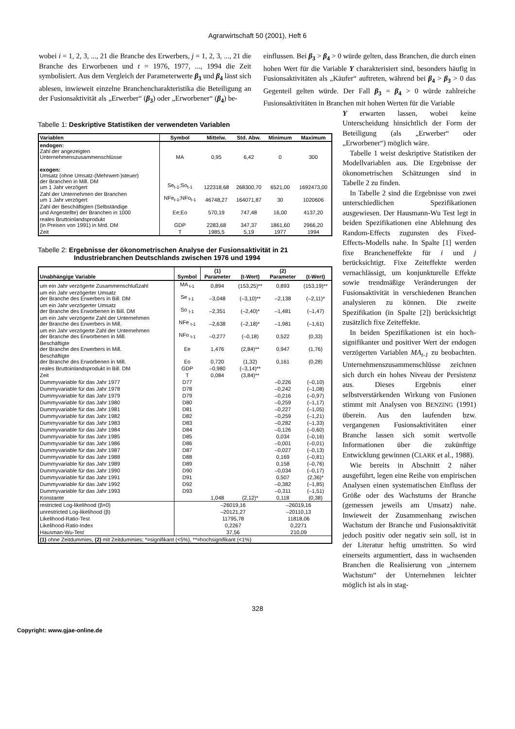Agrarwirtschaft 50 (2001), Heft 6
wobei i = 1, 2, 3, ..., 21 die Branche des Erwerbers, j = 1, 2, 3, ..., 21 die Branche des Erworbenen und t = 1976, 1977, ..., 1994 die Zeit symbolisiert. Aus dem Vergleich der Parameterwerte β<sub>3</sub> und β<sub>4</sub> lässt sich ablesen, inwieweit einzelne Branchencharakteristika die Beteiligung an der Fusionsaktivität als „Erwerber“ (β<sub>3</sub>) oder „Erworbener“ (β<sub>4</sub>) be-
einflussen. Bei β<sub>3</sub> > β<sub>4</sub> > 0 würde gelten, dass Branchen, die durch einen hohen Wert für die Variable Y charakterisiert sind, besonders häufig in Fusionsaktivitäten als „Käufer“ auftreten, während bei β<sub>4</sub> > β<sub>3</sub> > 0 das Gegenteil gelten würde. Der Fall β<sub>3</sub> = β<sub>4</sub> > 0 würde zahlreiche Fusionsaktivitäten in Branchen mit hohen Werten für die Variable
Tabelle 1: Deskriptive Statistiken der verwendeten Variablen
| Variablen | Symbol | Mittelw. | Std. Abw. | Minimum | Maximum |
| --- | --- | --- | --- | --- | --- |
| endogen: Zahl der angezeigten Unternehmenszusammenschlüsse | MA | 0,95 | 6,42 | 0 | 300 |
| exogen: Umsatz (ohne Umsatz-(Mehrwert-)steuer) der Branchen in Mill. DM um 1 Jahr verzögert | Se<sub>t-1</sub>;So<sub>t-1</sub> | 122318,68 | 268300,70 | 6521,00 | 1692473,00 |
| Zahl der Unternehmen der Branchen um 1 Jahr verzögert | NFe<sub>t-1</sub>;NFo<sub>t-1</sub> | 46748,27 | 164071,87 | 30 | 1020606 |
| Zahl der Beschäftigten (Selbständige und Angestellte) der Branchen in 1000 | Ee;Eo | 570,19 | 747,48 | 16,00 | 4137,20 |
| reales Bruttoinlandsprodukt (in Preisen von 1991) in Mrd. DM | GDP | 2283,68 | 347,37 | 1861,60 | 2966,20 |
| Zeit | T | 1985,5 | 5,19 | 1977 | 1994 |
Tabelle 2: Ergebnisse der ökonometrischen Analyse der Fusionsaktivität in 21
Industriebranchen Deutschlands zwischen 1976 und 1994
| Unabhängige Variable | Symbol | (1) Parameter | (t-Wert) | (2) Parameter | (t-Wert) |
| --- | --- | --- | --- | --- | --- |
| um ein Jahr verzögerte Zusammenschlußzahl | MA <sub>t-1</sub> | 0,894 | (153,25)** | 0,893 | (153,19)** |
| um ein Jahr verzögerter Umsatz der Branche des Erwerbers in Bill. DM | Se <sub>t-1</sub> | –3,048 | (–3,10)** | –2,138 | (–2,11)* |
| um ein Jahr verzögerter Umsatz der Branche des Erworbenen in Bill. DM | So <sub>t-1</sub> | –2,351 | (–2,40)* | –1,481 | (–1,47) |
| um ein Jahr verzögerte Zahl der Unternehmen der Branche des Erwerbers in Mill. | NFe <sub>t-1</sub> | –2,638 | (–2,18)* | –1,981 | (–1,61) |
| um ein Jahr verzögerte Zahl der Unternehmen der Branche des Erworbenen in Mill. | NFo <sub>t-1</sub> | –0,277 | (–0,18) | 0,522 | (0,33) |
| Beschäftigte der Branche des Erwerbers in Mill. | Ee | 1,476 | (2,84)** | 0,947 | (1,76) |
| Beschäftigte der Branche des Erworbenen in Mill. | Eo | 0,720 | (1,32) | 0,161 | (0,28) |
| reales Bruttoinlandsprodukt in Bill. DM | GDP | –0,980 | (–3,14)** | | |
| Zeit | T | 0,084 | (3,84)** | | |
| Dummyvariable für das Jahr 1977 | D77 | | | –0,226 | (–0,10) |
| Dummyvariable für das Jahr 1978 | D78 | | | –0,242 | (–1,08) |
| Dummyvariable für das Jahr 1979 | D79 | | | –0,216 | (–0,97) |
| Dummyvariable für das Jahr 1980 | D80 | | | –0,259 | (–1,17) |
| Dummyvariable für das Jahr 1981 | D81 | | | –0,227 | (–1,05) |
| Dummyvariable für das Jahr 1982 | D82 | | | –0,259 | (–1,21) |
| Dummyvariable für das Jahr 1983 | D83 | | | –0,282 | (–1,33) |
| Dummyvariable für das Jahr 1984 | D84 | | | –0,126 | (–0,60) |
| Dummyvariable für das Jahr 1985 | D85 | | | 0,034 | (–0,16) |
| Dummyvariable für das Jahr 1986 | D86 | | | –0,001 | (–0,01) |
| Dummyvariable für das Jahr 1987 | D87 | | | –0,027 | (–0,13) |
| Dummyvariable für das Jahr 1988 | D88 | | | 0,169 | (–0,81) |
| Dummyvariable für das Jahr 1989 | D89 | | | 0,158 | (–0,76) |
| Dummyvariable für das Jahr 1990 | D90 | | | –0,034 | (–0,17) |
| Dummyvariable für das Jahr 1991 | D91 | | | 0,507 | (2,36)* |
| Dummyvariable für das Jahr 1992 | D92 | | | –0,382 | (–1,85) |
| Dummyvariable für das Jahr 1993 | D93 | | | –0,311 | (–1,51) |
| Konstante | | 1,048 | (2,12)* | 0,118 | (0,38) |
| restricted Log-likelihood (β=0) | | –26019,16 | | –26019,16 | |
| unrestricted Log-likelihood (β) | | –20121,27 | | –20110,13 | |
| Likelihood-Ratio-Test | | 11795,78 | | 11818,06 | |
| Likelihood-Ratio-Index | | 0,2267 | | 0,2271 | |
| Hausman-Wu-Test | | 37,56 | | 210,09 | |
| (1) ohne Zeitdummies, (2) mit Zeitdummies; *=signifikant (<5%), **=hochsignifikant (<1%) | | | | | |
Y erwarten lassen, wobei keine Unterscheidung hinsichtlich der Form der Beteiligung (als „Erwerber“ oder „Erworbener“) möglich wäre.
Tabelle 1 weist deskriptive Statistiken der Modellvariablen aus. Die Ergebnisse der ökonometrischen Schätzungen sind in Tabelle 2 zu finden.
In Tabelle 2 sind die Ergebnisse von zwei unterschiedlichen Spezifikationen ausgewiesen. Der Hausmann-Wu Test legt in beiden Spezifikationen eine Ablehnung des Random-Effects zugunsten des Fixed-Effects-Modells nahe. In Spalte [1] werden fixe Brancheneffekte für i und j berücksichtigt. Fixe Zeiteffekte werden vernachlässigt, um konjunkturelle Effekte sowie trendmäßige Veränderungen der Fusionsaktivität in verschiedenen Branchen analysieren zu können. Die zweite Spezifikation (in Spalte [2]) berücksichtigt zusätzlich fixe Zeiteffekte.
In beiden Spezifikationen ist ein hoch-signifikanter und positiver Wert der endogen verzögerten Variablen MA<sub>t-1</sub> zu beobachten. Unternehmenszusammenschlüsse zeichnen sich durch ein hohes Niveau der Persistenz aus. Dieses Ergebnis einer selbstverstärkenden Wirkung von Fusionen stimmt mit Analysen von BENZING (1991) überein. Aus den laufenden bzw. vergangenen Fusionsaktivitäten einer Branche lassen sich somit wertvolle Informationen über die zukünftige Entwicklung gewinnen (CLARK et al., 1988).
Wie bereits in Abschnitt 2 näher ausgeführt, legen eine Reihe von empirischen Analysen einen systematischen Einfluss der Größe oder des Wachstums der Branche (gemessen jeweils am Umsatz) nahe. Inwieweit der Zusammenhang zwischen Wachstum der Branche und Fusionsaktivität jedoch positiv oder negativ sein soll, ist in der Literatur heftig umstritten. So wird einerseits argumentiert, dass in wachsenden Branchen die Realisierung von „internem Wachstum“ der Unternehmen leichter möglich ist als in stag-
328
Copyright: www.gjae-online.de